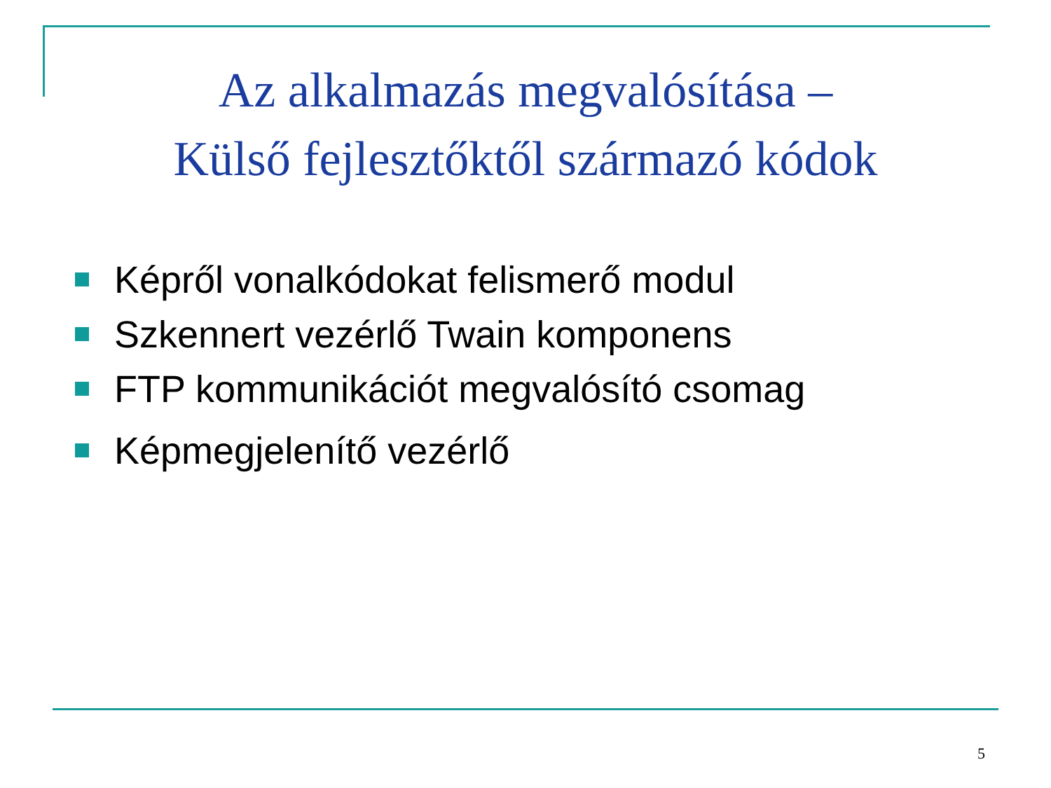Az alkalmazás megvalósítása –
Külső fejlesztőktől származó kódok
Képről vonalkódokat felismerő modul
Szkennert vezérlő Twain komponens
FTP kommunikációt megvalósító csomag
Képmegjelenítő vezérlő
5